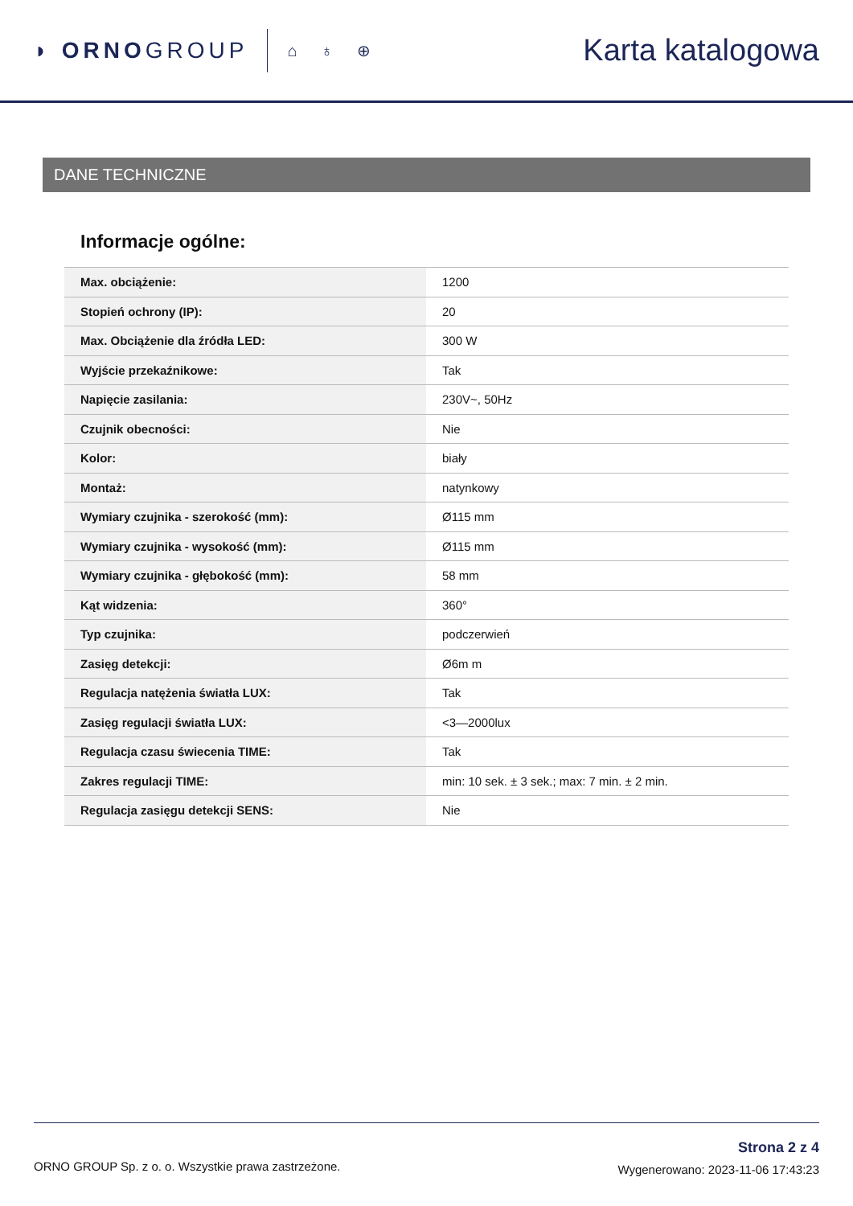◗ ORNOGROUP
⌂ ♁ ⊕
Karta katalogowa
DANE TECHNICZNE
Informacje ogólne:
| Max. obciążenie: | 1200 |
| Stopień ochrony (IP): | 20 |
| Max. Obciążenie dla źródła LED: | 300 W |
| Wyjście przekaźnikowe: | Tak |
| Napięcie zasilania: | 230V~, 50Hz |
| Czujnik obecności: | Nie |
| Kolor: | biały |
| Montaż: | natynkowy |
| Wymiary czujnika - szerokość (mm): | Ø115 mm |
| Wymiary czujnika - wysokość (mm): | Ø115 mm |
| Wymiary czujnika - głębokość (mm): | 58 mm |
| Kąt widzenia: | 360° |
| Typ czujnika: | podczerwień |
| Zasięg detekcji: | Ø6m m |
| Regulacja natężenia światła LUX: | Tak |
| Zasięg regulacji światła LUX: | <3—2000lux |
| Regulacja czasu świecenia TIME: | Tak |
| Zakres regulacji TIME: | min: 10 sek. ± 3 sek.; max: 7 min. ± 2 min. |
| Regulacja zasięgu detekcji SENS: | Nie |
ORNO GROUP Sp. z o. o. Wszystkie prawa zastrzeżone.
Strona 2 z 4
Wygenerowano: 2023-11-06 17:43:23